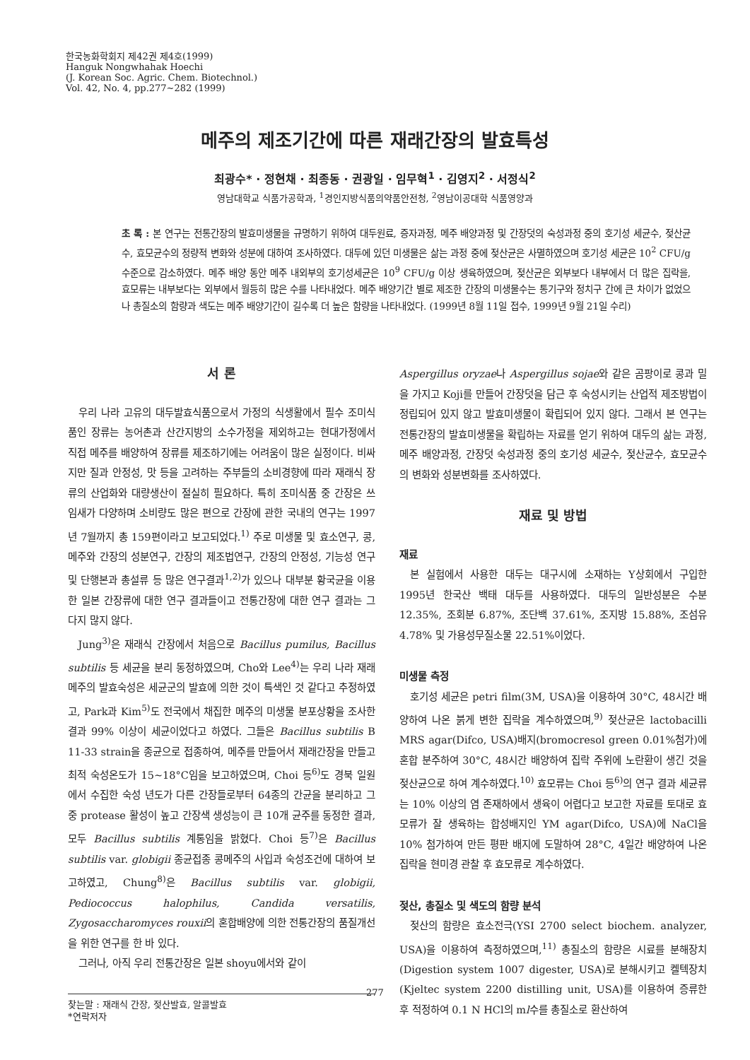한국농화학회지 제42권 제4호(1999)
Hanguk Nongwhahak Hoechi
(J. Korean Soc. Agric. Chem. Biotechnol.)
Vol. 42, No. 4, pp.277~282 (1999)
메주의 제조기간에 따른 재래간장의 발효특성
최광수* · 정현채 · 최종동 · 권광일 · 임무혁<sup>1</sup> · 김영지<sup>2</sup> · 서정식<sup>2</sup>
영남대학교 식품가공학과, <sup>1</sup>경인지방식품의약품안전청, <sup>2</sup>영남이공대학 식품영양과
초 록 : 본 연구는 전통간장의 발효미생물을 규명하기 위하여 대두원료, 증자과정, 메주 배양과정 및 간장덧의 숙성과정 중의 호기성 세균수, 젖산균수, 효모균수의 정량적 변화와 성분에 대하여 조사하였다. 대두에 있던 미생물은 삶는 과정 중에 젖산균은 사멸하였으며 호기성 세균은 10<sup>2</sup> CFU/g 수준으로 감소하였다. 메주 배양 동안 메주 내외부의 호기성세균은 10<sup>9</sup> CFU/g 이상 생육하였으며, 젖산균은 외부보다 내부에서 더 많은 집락을, 효모류는 내부보다는 외부에서 월등히 많은 수를 나타내었다. 메주 배양기간 별로 제조한 간장의 미생물수는 통기구와 정치구 간에 큰 차이가 없었으나 총질소의 함량과 색도는 메주 배양기간이 길수록 더 높은 함량을 나타내었다. (1999년 8월 11일 접수, 1999년 9월 21일 수리)
서 론
우리 나라 고유의 대두발효식품으로서 가정의 식생활에서 필수 조미식품인 장류는 농어촌과 산간지방의 소수가정을 제외하고는 현대가정에서 직접 메주를 배양하여 장류를 제조하기에는 어려움이 많은 실정이다. 비싸지만 질과 안정성, 맛 등을 고려하는 주부들의 소비경향에 따라 재래식 장류의 산업화와 대량생산이 절실히 필요하다. 특히 조미식품 중 간장은 쓰임새가 다양하며 소비량도 많은 편으로 간장에 관한 국내의 연구는 1997년 7월까지 총 159편이라고 보고되었다.<sup>1)</sup> 주로 미생물 및 효소연구, 콩, 메주와 간장의 성분연구, 간장의 제조법연구, 간장의 안정성, 기능성 연구 및 단행본과 총설류 등 많은 연구결과<sup>1,2)</sup>가 있으나 대부분 황국균을 이용한 일본 간장류에 대한 연구 결과들이고 전통간장에 대한 연구 결과는 그다지 많지 않다.
Jung<sup>3)</sup>은 재래식 간장에서 처음으로 Bacillus pumilus, Bacillus subtilis 등 세균을 분리 동정하였으며, Cho와 Lee<sup>4)</sup>는 우리 나라 재래메주의 발효숙성은 세균군의 발효에 의한 것이 특색인 것 같다고 추정하였고, Park과 Kim<sup>5)</sup>도 전국에서 채집한 메주의 미생물 분포상황을 조사한 결과 99% 이상이 세균이었다고 하였다. 그들은 Bacillus subtilis B 11-33 strain을 종균으로 접종하여, 메주를 만들어서 재래간장을 만들고 최적 숙성온도가 15~18°C임을 보고하였으며, Choi 등<sup>6)</sup>도 경북 일원에서 수집한 숙성 년도가 다른 간장들로부터 64종의 간균을 분리하고 그 중 protease 활성이 높고 간장색 생성능이 큰 10개 균주를 동정한 결과, 모두 Bacillus subtilis 계통임을 밝혔다. Choi 등<sup>7)</sup>은 Bacillus subtilis var. globigii 종균접종 콩메주의 사입과 숙성조건에 대하여 보고하였고, Chung<sup>8)</sup>은 Bacillus subtilis var. globigii, Pediococcus halophilus, Candida versatilis, Zygosaccharomyces rouxii의 혼합배양에 의한 전통간장의 품질개선을 위한 연구를 한 바 있다.
그러나, 아직 우리 전통간장은 일본 shoyu에서와 같이
찾는말 : 재래식 간장, 젖산발효, 알콜발효
*연락저자
Aspergillus oryzae나 Aspergillus sojae와 같은 곰팡이로 콩과 밀을 가지고 Koji를 만들어 간장덧을 담근 후 숙성시키는 산업적 제조방법이 정립되어 있지 않고 발효미생물이 확립되어 있지 않다. 그래서 본 연구는 전통간장의 발효미생물을 확립하는 자료를 얻기 위하여 대두의 삶는 과정, 메주 배양과정, 간장덧 숙성과정 중의 호기성 세균수, 젖산균수, 효모균수의 변화와 성분변화를 조사하였다.
재료 및 방법
재료
본 실험에서 사용한 대두는 대구시에 소재하는 Y상회에서 구입한 1995년 한국산 백태 대두를 사용하였다. 대두의 일반성분은 수분 12.35%, 조회분 6.87%, 조단백 37.61%, 조지방 15.88%, 조섬유 4.78% 및 가용성무질소물 22.51%이었다.
미생물 측정
호기성 세균은 petri film(3M, USA)을 이용하여 30°C, 48시간 배양하여 나온 붉게 변한 집락을 계수하였으며,<sup>9)</sup> 젖산균은 lactobacilli MRS agar(Difco, USA)배지(bromocresol green 0.01%첨가)에 혼합 분주하여 30°C, 48시간 배양하여 집락 주위에 노란환이 생긴 것을 젖산균으로 하여 계수하였다.<sup>10)</sup> 효모류는 Choi 등<sup>6)</sup>의 연구 결과 세균류는 10% 이상의 염 존재하에서 생육이 어렵다고 보고한 자료를 토대로 효모류가 잘 생육하는 합성배지인 YM agar(Difco, USA)에 NaCl을 10% 첨가하여 만든 평판 배지에 도말하여 28°C, 4일간 배양하여 나온 집락을 현미경 관찰 후 효모류로 계수하였다.
젖산, 총질소 및 색도의 함량 분석
젖산의 함량은 효소전극(YSI 2700 select biochem. analyzer, USA)을 이용하여 측정하였으며,<sup>11)</sup> 총질소의 함량은 시료를 분해장치(Digestion system 1007 digester, USA)로 분해시키고 켈텍장치(Kjeltec system 2200 distilling unit, USA)를 이용하여 증류한 후 적정하여 0.1 N HCl의 ml수를 총질소로 환산하여
277